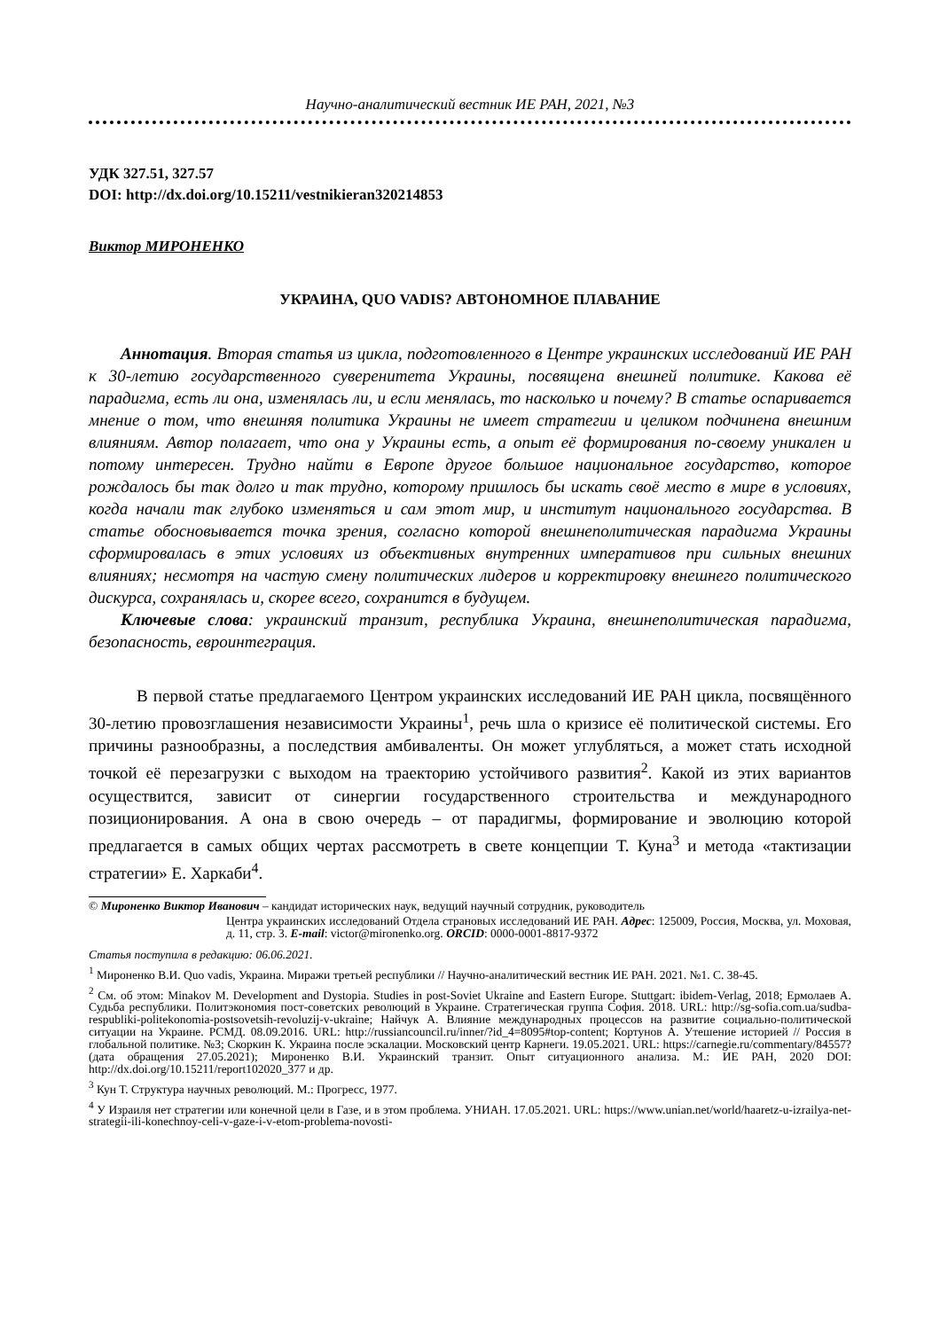Научно-аналитический вестник ИЕ РАН, 2021, №3
УДК 327.51, 327.57
DOI: http://dx.doi.org/10.15211/vestnikieran320214853
Виктор МИРОНЕНКО
УКРАИНА, QUO VADIS? АВТОНОМНОЕ ПЛАВАНИЕ
Аннотация. Вторая статья из цикла, подготовленного в Центре украинских исследований ИЕ РАН к 30-летию государственного суверенитета Украины, посвящена внешней политике. Какова её парадигма, есть ли она, изменялась ли, и если менялась, то насколько и почему? В статье оспаривается мнение о том, что внешняя политика Украины не имеет стратегии и целиком подчинена внешним влияниям. Автор полагает, что она у Украины есть, а опыт её формирования по-своему уникален и потому интересен. Трудно найти в Европе другое большое национальное государство, которое рождалось бы так долго и так трудно, которому пришлось бы искать своё место в мире в условиях, когда начали так глубоко изменяться и сам этот мир, и институт национального государства. В статье обосновывается точка зрения, согласно которой внешнеполитическая парадигма Украины сформировалась в этих условиях из объективных внутренних императивов при сильных внешних влияниях; несмотря на частую смену политических лидеров и корректировку внешнего политического дискурса, сохранялась и, скорее всего, сохранится в будущем.
Ключевые слова: украинский транзит, республика Украина, внешнеполитическая парадигма, безопасность, евроинтеграция.
В первой статье предлагаемого Центром украинских исследований ИЕ РАН цикла, посвящённого 30-летию провозглашения независимости Украины<sup>1</sup>, речь шла о кризисе её политической системы. Его причины разнообразны, а последствия амбиваленты. Он может углубляться, а может стать исходной точкой её перезагрузки с выходом на траекторию устойчивого развития<sup>2</sup>. Какой из этих вариантов осуществится, зависит от синергии государственного строительства и международного позиционирования. А она в свою очередь – от парадигмы, формирование и эволюцию которой предлагается в самых общих чертах рассмотреть в свете концепции Т. Куна<sup>3</sup> и метода «тактизации стратегии» Е. Харкаби<sup>4</sup>.
© Мироненко Виктор Иванович – кандидат исторических наук, ведущий научный сотрудник, руководитель
Центра украинских исследований Отдела страновых исследований ИЕ РАН. Адрес: 125009, Россия, Москва, ул. Моховая, д. 11, стр. 3. E-mail: victor@mironenko.org. ORCID: 0000-0001-8817-9372
Статья поступила в редакцию: 06.06.2021.
<sup>1</sup> Мироненко В.И. Quo vadis, Украина. Миражи третьей республики // Научно-аналитический вестник ИЕ РАН. 2021. №1. С. 38-45.
<sup>2</sup> См. об этом: Minakov M. Development and Dystopia. Studies in post-Soviet Ukraine and Eastern Europe. Stuttgart: ibidem-Verlag, 2018; Ермолаев А. Судьба республики. Политэкономия пост-советских революций в Украине. Стратегическая группа София. 2018. URL: http://sg-sofia.com.ua/sudba-respubliki-politekonomia-postsovetsih-revoluzij-v-ukraine; Найчук А. Влияние международных процессов на развитие социально-политической ситуации на Украине. РСМД. 08.09.2016. URL: http://russiancouncil.ru/inner/?id_4=8095#top-content; Кортунов А. Утешение историей // Россия в глобальной политике. №3; Скоркин К. Украина после эскалации. Московский центр Карнеги. 19.05.2021. URL: https://carnegie.ru/commentary/84557? (дата обращения 27.05.2021); Мироненко В.И. Украинский транзит. Опыт ситуационного анализа. М.: ИЕ РАН, 2020 DOI: http://dx.doi.org/10.15211/report102020_377 и др.
<sup>3</sup> Кун Т. Структура научных революций. М.: Прогресс, 1977.
<sup>4</sup> У Израиля нет стратегии или конечной цели в Газе, и в этом проблема. УНИАН. 17.05.2021. URL: https://www.unian.net/world/haaretz-u-izrailya-net-strategii-ili-konechnoy-celi-v-gaze-i-v-etom-problema-novosti-